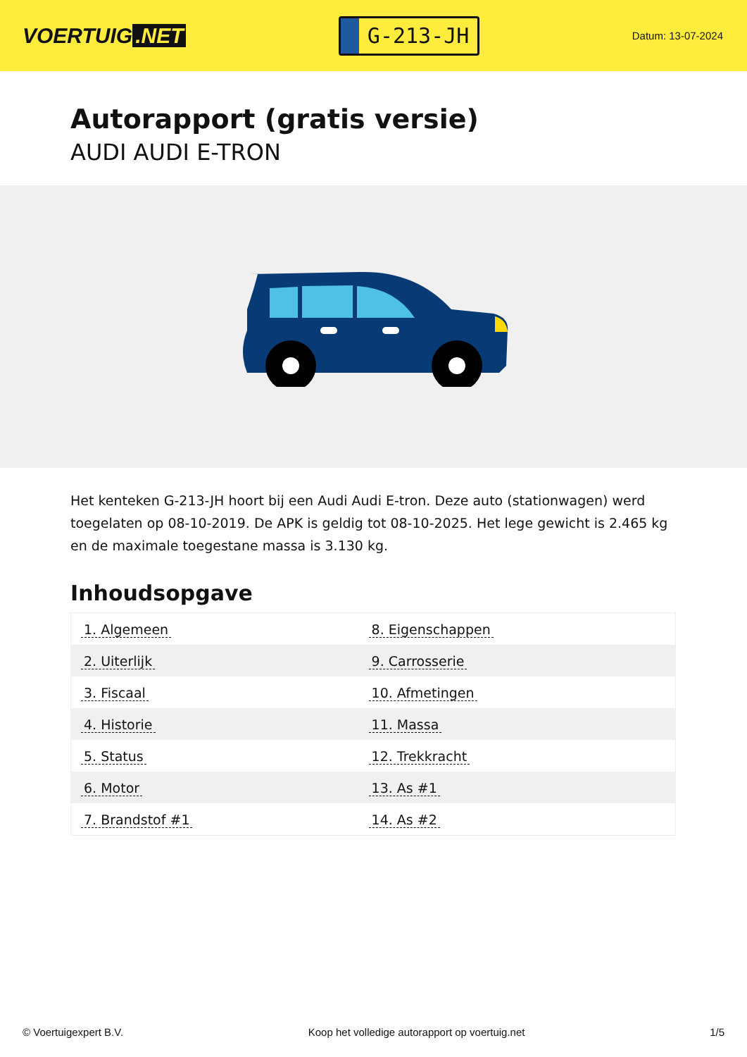VOERTUIG.NET
G-213-JH
Datum: 13-07-2024
Autorapport (gratis versie)
AUDI AUDI E-TRON
Het kenteken G-213-JH hoort bij een Audi Audi E-tron. Deze auto (stationwagen) werd toegelaten op 08-10-2019. De APK is geldig tot 08-10-2025. Het lege gewicht is 2.465 kg en de maximale toegestane massa is 3.130 kg.
Inhoudsopgave
| 1. Algemeen | 8. Eigenschappen |
| 2. Uiterlijk | 9. Carrosserie |
| 3. Fiscaal | 10. Afmetingen |
| 4. Historie | 11. Massa |
| 5. Status | 12. Trekkracht |
| 6. Motor | 13. As #1 |
| 7. Brandstof #1 | 14. As #2 |
© Voertuigexpert B.V. Koop het volledige autorapport op voertuig.net 1/5